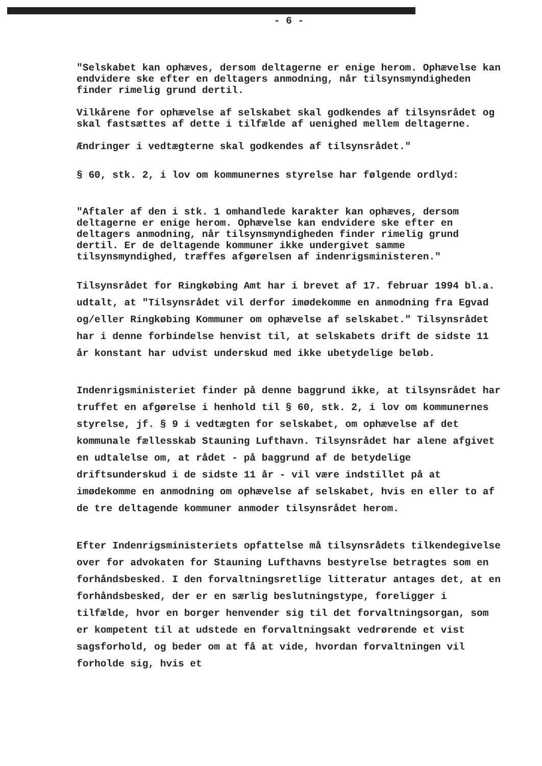- 6 -
"Selskabet kan ophæves, dersom deltagerne er enige herom. Ophævelse kan endvidere ske efter en deltagers anmodning, når tilsynsmyndigheden finder rimelig grund dertil.
Vilkårene for ophævelse af selskabet skal godkendes af tilsynsrådet og skal fastsættes af dette i tilfælde af uenighed mellem deltagerne.
Ændringer i vedtægterne skal godkendes af tilsynsrådet."
§ 60, stk. 2, i lov om kommunernes styrelse har følgende ordlyd:
"Aftaler af den i stk. 1 omhandlede karakter kan ophæves, dersom deltagerne er enige herom. Ophævelse kan endvidere ske efter en deltagers anmodning, når tilsynsmyndigheden finder rimelig grund dertil. Er de deltagende kommuner ikke undergivet samme tilsynsmyndighed, træffes afgørelsen af indenrigsministeren."
Tilsynsrådet for Ringkøbing Amt har i brevet af 17. februar 1994 bl.a. udtalt, at "Tilsynsrådet vil derfor imødekomme en anmodning fra Egvad og/eller Ringkøbing Kommuner om ophævelse af selskabet." Tilsynsrådet har i denne forbindelse henvist til, at selskabets drift de sidste 11 år konstant har udvist underskud med ikke ubetydelige beløb.
Indenrigsministeriet finder på denne baggrund ikke, at tilsynsrådet har truffet en afgørelse i henhold til § 60, stk. 2, i lov om kommunernes styrelse, jf. § 9 i vedtægten for selskabet, om ophævelse af det kommunale fællesskab Stauning Lufthavn. Tilsynsrådet har alene afgivet en udtalelse om, at rådet - på baggrund af de betydelige driftsunderskud i de sidste 11 år - vil være indstillet på at imødekomme en anmodning om ophævelse af selskabet, hvis en eller to af de tre deltagende kommuner anmoder tilsynsrådet herom.
Efter Indenrigsministeriets opfattelse må tilsynsrådets tilkendegivelse over for advokaten for Stauning Lufthavns bestyrelse betragtes som en forhåndsbesked. I den forvaltningsretlige litteratur antages det, at en forhåndsbesked, der er en særlig beslutningstype, foreligger i tilfælde, hvor en borger henvender sig til det forvaltningsorgan, som er kompetent til at udstede en forvaltningsakt vedrørende et vist sagsforhold, og beder om at få at vide, hvordan forvaltningen vil forholde sig, hvis et